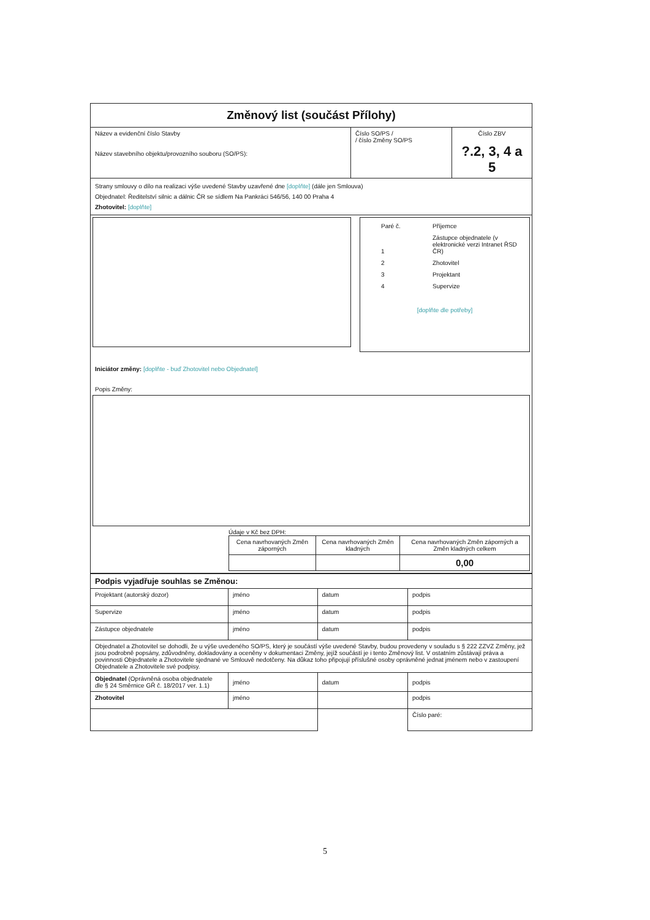| Změnový list (součást Přílohy) | | |
| Název a evidenční číslo Stavby Název stavebního objektu/provozního souboru (SO/PS): | Číslo SO/PS / / číslo Změny SO/PS | Číslo ZBV ?.2, 3, 4 a 5 |
| Strany smlouvy o dílo na realizaci výše uvedené Stavby uzavřené dne [doplňte] (dále jen Smlouva) Objednatel: Ředitelství silnic a dálnic ČR se sídlem Na Pankráci 546/56, 140 00 Praha 4 Zhotovitel: [doplňte] | | |
| / Paré č. / Příjemce / / 1 / Zástupce objednatele (v elektronické verzi Intranet ŘSD ČR) / / 2 / Zhotovitel / / 3 / Projektant / / 4 / Supervize / [doplňte dle potřeby] Iniciátor změny: [doplňte - buď Zhotovitel nebo Objednatel] Popis Změny: Údaje v Kč bez DPH: / Cena navrhovaných Změn záporných / Cena navrhovaných Změn kladných / Cena navrhovaných Změn záporných a Změn kladných celkem / / / / 0,00 / | | |
| Podpis vyjadřuje souhlas se Změnou: | | | |
| Projektant (autorský dozor) | jméno | datum | podpis |
| Supervize | jméno | datum | podpis |
| Zástupce objednatele | jméno | datum | podpis |
| Objednatel a Zhotovitel se dohodli, že u výše uvedeného SO/PS, který je součástí výše uvedené Stavby, budou provedeny v souladu s § 222 ZZVZ Změny, jež jsou podrobně popsány, zdůvodněny, dokladovány a oceněny v dokumentaci Změny, jejíž součástí je i tento Změnový list. V ostatním zůstávají práva a povinnosti Objednatele a Zhotovitele sjednané ve Smlouvě nedotčeny. Na důkaz toho připojují příslušné osoby oprávněné jednat jménem nebo v zastoupení Objednatele a Zhotovitele své podpisy. | | | |
| Objednatel (Oprávněná osoba objednatele dle § 24 Směrnice GŘ č. 18/2017 ver. 1.1) | jméno | datum | podpis |
| Zhotovitel | jméno | | podpis |
| | | | Číslo paré: |
5